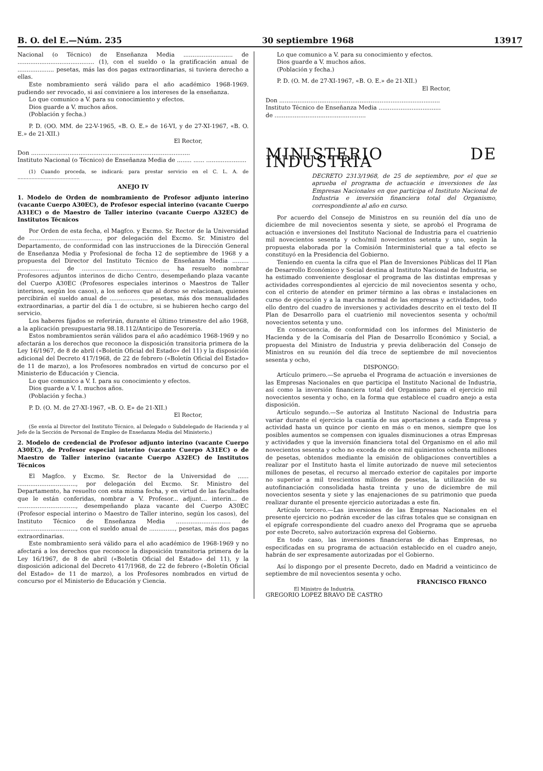B. O. del E.—Núm. 235 30 septiembre 1968 13917
Nacional (o Técnico) de Enseñanza Media ........................... de .......................................... (1), con el sueldo o la gratificación anual de .................... pesetas, más las dos pagas extraordinarias, si tuviera derecho a ellas.
Este nombramiento será válido para el año académico 1968-1969. pudiendo ser revocado, si así conviniere a los intereses de la enseñanza.
Lo que comunico a V. para su conocimiento y efectos.
Dios guarde a V. muchos años.
(Población y fecha.)
P. D. (OO. MM. de 22-V-1965, «B. O. E.» de 16-VI, y de 27-XI-1967, «B. O. E.» de 21-XII.)
El Rector,
Don .......................................................................................
Instituto Nacional (o Técnico) de Enseñanza Media de ........ ...... ......................
(1) Cuando proceda, se indicará: para prestar servicio en el C. L. A. de ........................................
ANEJO IV
1. Modelo de Orden de nombramiento de Profesor adjunto interino (vacante Cuerpo A30EC), de Profesor especial interino (vacante Cuerpo A31EC) o de Maestro de Taller interino (vacante Cuerpo A32EC) de Institutos Técnicos
Por Orden de esta fecha, el Magfco. y Excmo. Sr. Rector de la Universidad de ......................................., por delegación del Excmo. Sr. Ministro del Departamento, de conformidad con las instrucciones de la Dirección General de Enseñanza Media y Profesional de fecha 12 de septiembre de 1968 y a propuesta del Director del Instituto Técnico de Enseñanza Media ......... ....................... de ..............................................., ha resuelto nombrar Profesores adjuntos interinos de dicho Centro, desempeñando plaza vacante del Cuerpo A30EC (Profesores especiales interinos o Maestros de Taller interinos, según los casos), a los señores que al dorso se relacionan, quienes percibirán el sueldo anual de ..................... pesetas, más dos mensualidades extraordinarias, a partir del día 1 de octubre, si se hubieren hecho cargo del servicio.
Los haberes fijados se referirán, durante el último trimestre del año 1968, a la aplicación presupuestaria 98.18.112/Anticipo de Tesorería.
Estos nombramientos serán válidos para el año académico 1968-1969 y no afectarán a los derechos que reconoce la disposición transitoria primera de la Ley 16/1967, de 8 de abril («Boletín Oficial del Estado» del 11) y la disposición adicional del Decreto 417/1968, de 22 de febrero («Boletín Oficial del Estado» de 11 de marzo), a los Profesores nombrados en virtud de concurso por el Ministerio de Educación y Ciencia.
Lo que comunico a V. I. para su conocimiento y efectos.
Dios guarde a V. I. muchos años.
(Población y fecha.)
P. D. (O. M. de 27-XI-1967, «B. O. E» de 21-XII.)
El Rector,
(Se envía al Director del Instituto Técnico, al Delegado o Subdelegado de Hacienda y al Jefe de la Sección de Personal de Empleo de Enseñanza Media del Ministerio.)
2. Modelo de credencial de Profesor adjunto interino (vacante Cuerpo A30EC), de Profesor especial interino (vacante Cuerpo A31EC) o de Maestro de Taller interino (vacante Cuerpo A32EC) de Institutos Técnicos
El Magfco. y Excmo. Sr. Rector de la Universidad de ...... ................................, por delegación del Excmo. Sr. Ministro del Departamento, ha resuelto con esta misma fecha, y en virtud de las facultades que le están conferidas, nombrar a V. Profesor... adjunt... interin... de ................................, desempeñando plaza vacante del Cuerpo A30EC (Profesor especial interino o Maestro de Taller interino, según los casos), del Instituto Técnico de Enseñanza Media .............................. de ................................, con el sueldo anual de .............., pesetas, más dos pagas extraordinarias.
Este nombramiento será válido para el año académico de 1968-1969 y no afectará a los derechos que reconoce la disposición transitoria primera de la Ley 16/1967, de 8 de abril («Boletín Oficial del Estado» del 11), y la disposición adicional del Decreto 417/1968, de 22 de febrero («Boletín Oficial del Estado» de 11 de marzo), a los Profesores nombrados en virtud de concurso por el Ministerio de Educación y Ciencia.
Lo que comunico a V. para su conocimiento y efectos.
Dios guarde a V. muchos años.
(Población y fecha.)
P. D. (O. M. de 27-XI-1967, «B. O. E.» de 21-XII.)
El Rector,
Don ........................................................................................
Instituto Técnico de Enseñanza Media ..................................
de ..................................................
MINISTERIO DE INDUSTRIA
DECRETO 2313/1968, de 25 de septiembre, por el que se aprueba el programa de actuación e inversiones de las Empresas Nacionales en que participa el Instituto Nacional de Industria e inversión financiera total del Organismo, correspondiente al año en curso.
Por acuerdo del Consejo de Ministros en su reunión del día uno de diciembre de mil novecientos sesenta y siete, se aprobó el Programa de actuación e inversiones del Instituto Nacional de Industria para el cuatrienio mil novecientos sesenta y ocho/mil novecientos setenta y uno, según la propuesta elaborada por la Comisión Interministerial que a tal efecto se constituyó en la Presidencia del Gobierno.
Teniendo en cuenta la cifra que el Plan de Inversiones Públicas del II Plan de Desarrollo Económico y Social destina al Instituto Nacional de Industria, se ha estimado conveniente desglosar el programa de las distintas empresas y actividades correspondientes al ejercicio de mil novecientos sesenta y ocho, con el criterio de atender en primer término a las obras e instalaciones en curso de ejecución y a la marcha normal de las empresas y actividades, todo ello dentro del cuadro de inversiones y actividades descrito en el texto del II Plan de Desarrollo para el cuatrienio mil novecientos sesenta y ocho/mil novecientos setenta y uno.
En consecuencia, de conformidad con los informes del Ministerio de Hacienda y de la Comisaría del Plan de Desarrollo Económico y Social, a propuesta del Ministro de Industria y previa deliberación del Consejo de Ministros en su reunión del día trece de septiembre de mil novecientos sesenta y ocho,
DISPONGO:
Artículo primero.—Se aprueba el Programa de actuación e inversiones de las Empresas Nacionales en que participa el Instituto Nacional de Industria, así como la inversión financiera total del Organismo para el ejercicio mil novecientos sesenta y ocho, en la forma que establece el cuadro anejo a esta disposición.
Artículo segundo.—Se autoriza al Instituto Nacional de Industria para variar durante el ejercicio la cuantía de sus aportaciones a cada Empresa y actividad hasta un quince por ciento en más o en menos, siempre que los posibles aumentos se compensen con iguales disminuciones a otras Empresas y actividades y que la inversión financiera total del Organismo en el año mil novecientos sesenta y ocho no exceda de once mil quinientos ochenta millones de pesetas, obtenidos mediante la emisión de obligaciones convertibles a realizar por el Instituto hasta el límite autorizado de nueve mil setecientos millones de pesetas, el recurso al mercado exterior de capitales por importe no superior a mil trescientos millones de pesetas, la utilización de su autofinanciación consolidada hasta treinta y uno de diciembre de mil novecientos sesenta y siete y las enajenaciones de su patrimonio que pueda realizar durante el presente ejercicio autorizadas a este fin.
Artículo tercero.—Las inversiones de las Empresas Nacionales en el presente ejercicio no podrán exceder de las cifras totales que se consignan en el epígrafe correspondiente del cuadro anexo del Programa que se aprueba por este Decreto, salvo autorización expresa del Gobierno.
En todo caso, las inversiones financieras de dichas Empresas, no especificadas en su programa de actuación establecido en el cuadro anejo, habrán de ser expresamente autorizadas por el Gobierno.
Así lo dispongo por el presente Decreto, dado en Madrid a veinticinco de septiembre de mil novecientos sesenta y ocho.
FRANCISCO FRANCO
El Ministro de Industria,
GREGORIO LOPEZ BRAVO DE CASTRO